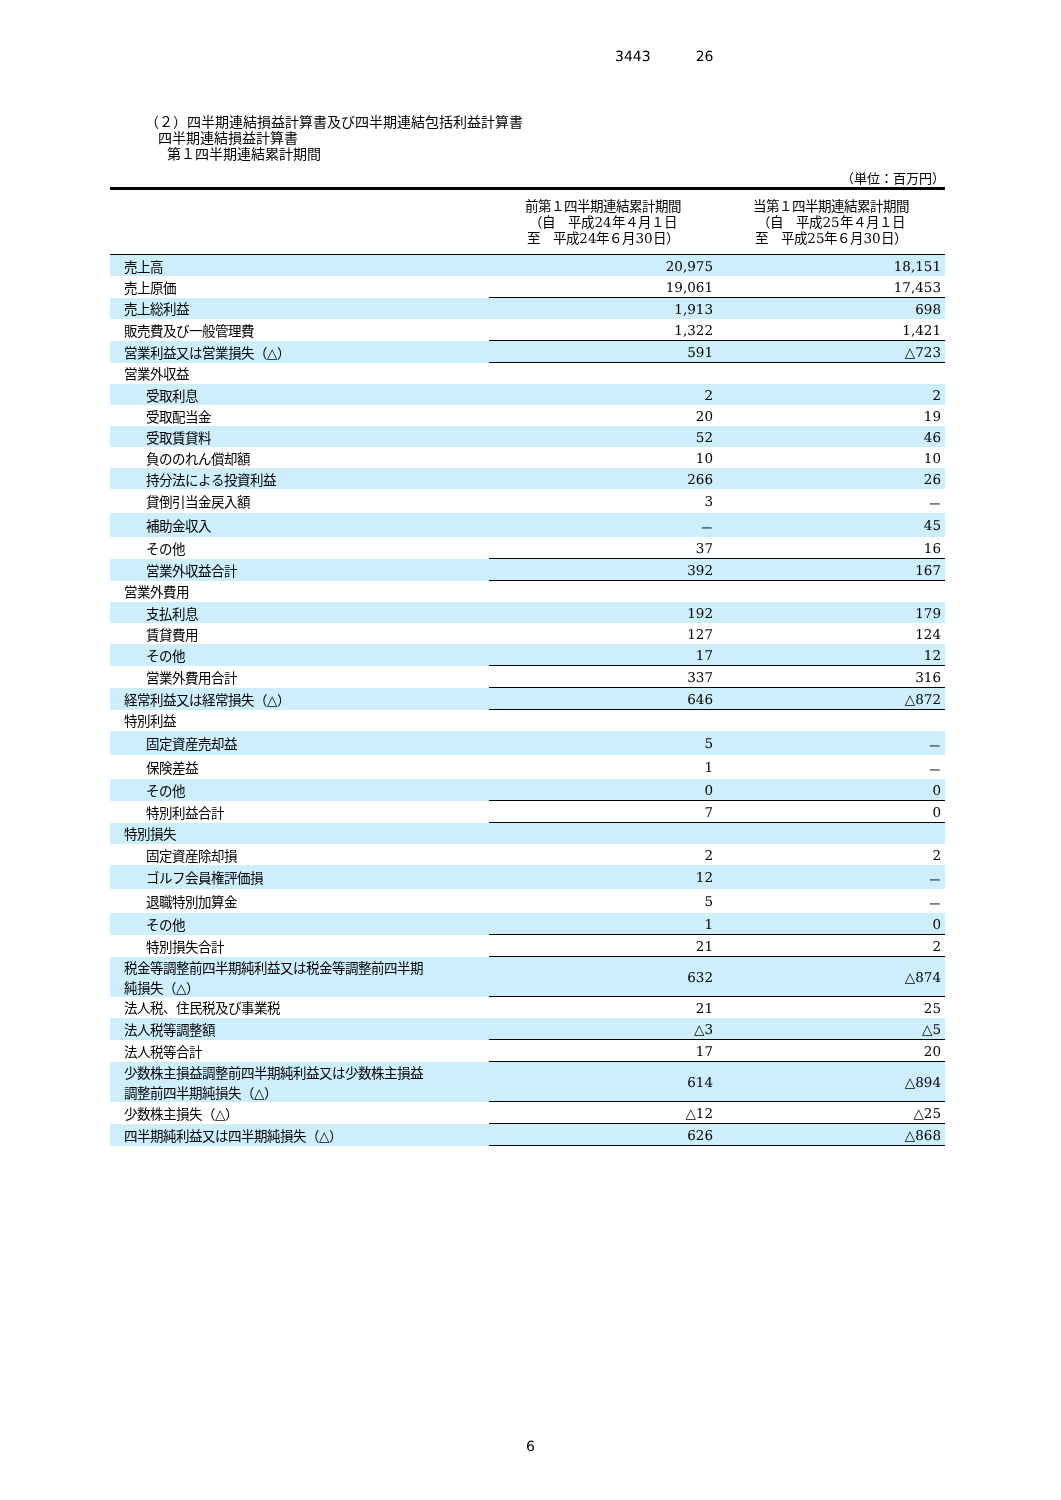3443 26
（２）四半期連結損益計算書及び四半期連結包括利益計算書
四半期連結損益計算書
第１四半期連結累計期間
（単位：百万円）
| | 前第１四半期連結累計期間 （自 平成24年４月１日 至 平成24年６月30日） | 当第１四半期連結累計期間 （自 平成25年４月１日 至 平成25年６月30日） |
| --- | --- | --- |
| 売上高 | 20,975 | 18,151 |
| 売上原価 | 19,061 | 17,453 |
| 売上総利益 | 1,913 | 698 |
| 販売費及び一般管理費 | 1,322 | 1,421 |
| 営業利益又は営業損失（△） | 591 | △723 |
| 営業外収益 | | |
| 受取利息 | 2 | 2 |
| 受取配当金 | 20 | 19 |
| 受取賃貸料 | 52 | 46 |
| 負ののれん償却額 | 10 | 10 |
| 持分法による投資利益 | 266 | 26 |
| 貸倒引当金戻入額 | 3 | － |
| 補助金収入 | － | 45 |
| その他 | 37 | 16 |
| 営業外収益合計 | 392 | 167 |
| 営業外費用 | | |
| 支払利息 | 192 | 179 |
| 賃貸費用 | 127 | 124 |
| その他 | 17 | 12 |
| 営業外費用合計 | 337 | 316 |
| 経常利益又は経常損失（△） | 646 | △872 |
| 特別利益 | | |
| 固定資産売却益 | 5 | － |
| 保険差益 | 1 | － |
| その他 | 0 | 0 |
| 特別利益合計 | 7 | 0 |
| 特別損失 | | |
| 固定資産除却損 | 2 | 2 |
| ゴルフ会員権評価損 | 12 | － |
| 退職特別加算金 | 5 | － |
| その他 | 1 | 0 |
| 特別損失合計 | 21 | 2 |
| 税金等調整前四半期純利益又は税金等調整前四半期 純損失（△） | 632 | △874 |
| 法人税、住民税及び事業税 | 21 | 25 |
| 法人税等調整額 | △3 | △5 |
| 法人税等合計 | 17 | 20 |
| 少数株主損益調整前四半期純利益又は少数株主損益 調整前四半期純損失（△） | 614 | △894 |
| 少数株主損失（△） | △12 | △25 |
| 四半期純利益又は四半期純損失（△） | 626 | △868 |
6